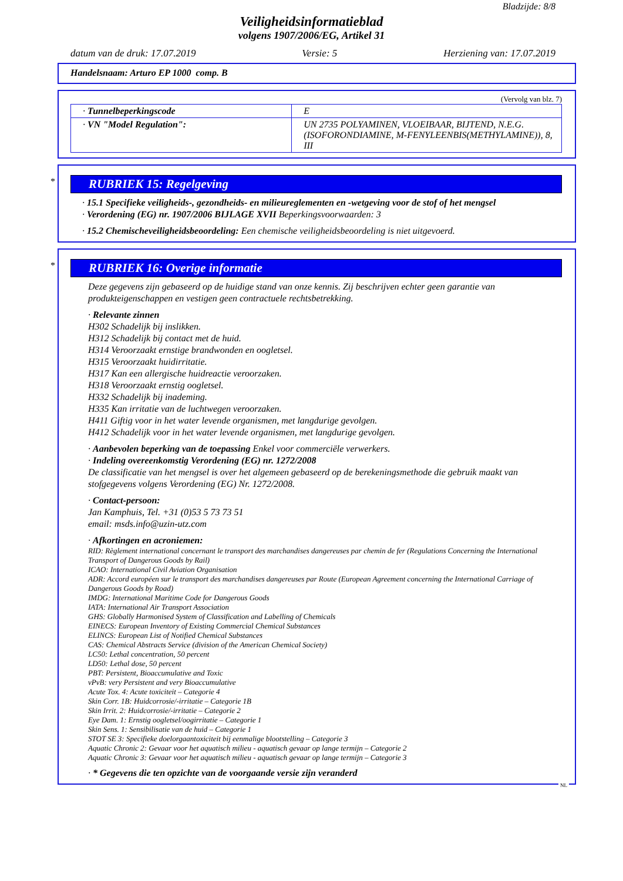Bladzijde: 8/8
Veiligheidsinformatieblad
volgens 1907/2006/EG, Artikel 31
datum van de druk: 17.07.2019 Versie: 5 Herziening van: 17.07.2019
Handelsnaam: Arturo EP 1000 comp. B
(Vervolg van blz. 7)
| · Tunnelbeperkingscode | E |
| · VN "Model Regulation": | UN 2735 POLYAMINEN, VLOEIBAAR, BIJTEND, N.E.G. (ISOFORONDIAMINE, M-FENYLEENBIS(METHYLAMINE)), 8, III |
*
RUBRIEK 15: Regelgeving
· 15.1 Specifieke veiligheids-, gezondheids- en milieureglementen en -wetgeving voor de stof of het mengsel
· Verordening (EG) nr. 1907/2006 BIJLAGE XVII Beperkingsvoorwaarden: 3
· 15.2 Chemischeveiligheidsbeoordeling: Een chemische veiligheidsbeoordeling is niet uitgevoerd.
*
RUBRIEK 16: Overige informatie
Deze gegevens zijn gebaseerd op de huidige stand van onze kennis. Zij beschrijven echter geen garantie van produkteigenschappen en vestigen geen contractuele rechtsbetrekking.
· Relevante zinnen
H302 Schadelijk bij inslikken.
H312 Schadelijk bij contact met de huid.
H314 Veroorzaakt ernstige brandwonden en oogletsel.
H315 Veroorzaakt huidirritatie.
H317 Kan een allergische huidreactie veroorzaken.
H318 Veroorzaakt ernstig oogletsel.
H332 Schadelijk bij inademing.
H335 Kan irritatie van de luchtwegen veroorzaken.
H411 Giftig voor in het water levende organismen, met langdurige gevolgen.
H412 Schadelijk voor in het water levende organismen, met langdurige gevolgen.
· Aanbevolen beperking van de toepassing Enkel voor commerciële verwerkers.
· Indeling overeenkomstig Verordening (EG) nr. 1272/2008
De classificatie van het mengsel is over het algemeen gebaseerd op de berekeningsmethode die gebruik maakt van stofgegevens volgens Verordening (EG) Nr. 1272/2008.
· Contact-persoon:
Jan Kamphuis, Tel. +31 (0)53 5 73 73 51
email: msds.info@uzin-utz.com
· Afkortingen en acroniemen:
RID: Règlement international concernant le transport des marchandises dangereuses par chemin de fer (Regulations Concerning the International Transport of Dangerous Goods by Rail)
ICAO: International Civil Aviation Organisation
ADR: Accord européen sur le transport des marchandises dangereuses par Route (European Agreement concerning the International Carriage of Dangerous Goods by Road)
IMDG: International Maritime Code for Dangerous Goods
IATA: International Air Transport Association
GHS: Globally Harmonised System of Classification and Labelling of Chemicals
EINECS: European Inventory of Existing Commercial Chemical Substances
ELINCS: European List of Notified Chemical Substances
CAS: Chemical Abstracts Service (division of the American Chemical Society)
LC50: Lethal concentration, 50 percent
LD50: Lethal dose, 50 percent
PBT: Persistent, Bioaccumulative and Toxic
vPvB: very Persistent and very Bioaccumulative
Acute Tox. 4: Acute toxiciteit – Categorie 4
Skin Corr. 1B: Huidcorrosie/-irritatie – Categorie 1B
Skin Irrit. 2: Huidcorrosie/-irritatie – Categorie 2
Eye Dam. 1: Ernstig oogletsel/oogirritatie – Categorie 1
Skin Sens. 1: Sensibilisatie van de huid – Categorie 1
STOT SE 3: Specifieke doelorgaantoxiciteit bij eenmalige blootstelling – Categorie 3
Aquatic Chronic 2: Gevaar voor het aquatisch milieu - aquatisch gevaar op lange termijn – Categorie 2
Aquatic Chronic 3: Gevaar voor het aquatisch milieu - aquatisch gevaar op lange termijn – Categorie 3
· * Gegevens die ten opzichte van de voorgaande versie zijn veranderd
NL